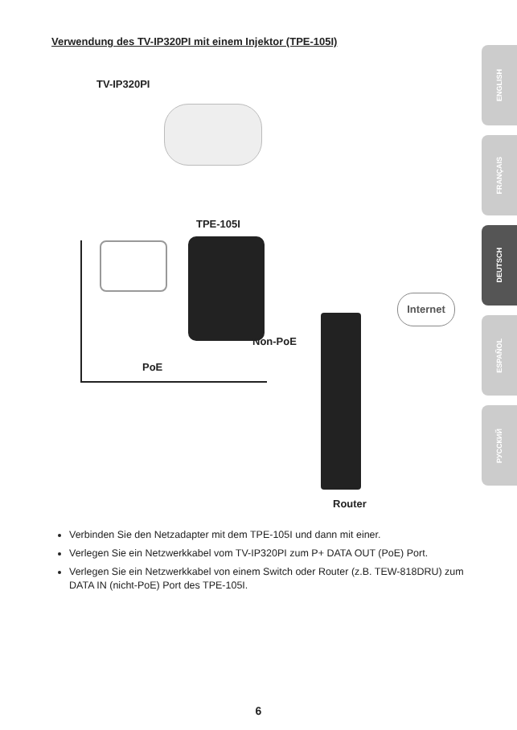Verwendung des TV-IP320PI mit einem Injektor (TPE-105I)
TV-IP320PI
TPE-105I
PoE
Non-PoE
Internet
Router
Verbinden Sie den Netzadapter mit dem TPE-105I und dann mit einer.
Verlegen Sie ein Netzwerkkabel vom TV-IP320PI zum P+ DATA OUT (PoE) Port.
Verlegen Sie ein Netzwerkkabel von einem Switch oder Router (z.B. TEW-818DRU) zum DATA IN (nicht-PoE) Port des TPE-105I.
ENGLISH
FRANÇAIS
DEUTSCH
ESPAÑOL
РУССКИЙ
6